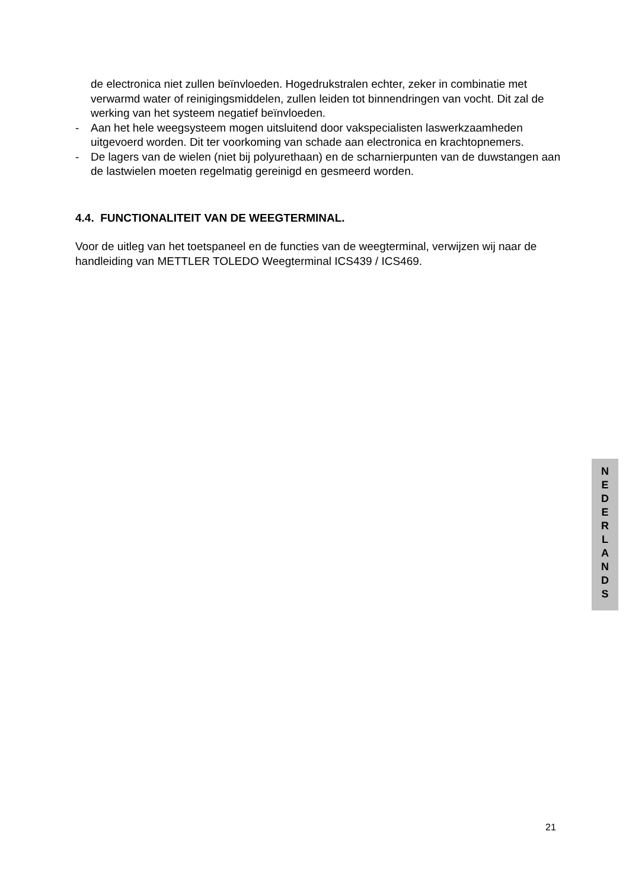de electronica niet zullen beïnvloeden. Hogedrukstralen echter, zeker in combinatie met verwarmd water of reinigingsmiddelen, zullen leiden tot binnendringen van vocht. Dit zal de werking van het systeem negatief beïnvloeden.
- Aan het hele weegsysteem mogen uitsluitend door vakspecialisten laswerkzaamheden uitgevoerd worden. Dit ter voorkoming van schade aan electronica en krachtopnemers.
- De lagers van de wielen (niet bij polyurethaan) en de scharnierpunten van de duwstangen aan de lastwielen moeten regelmatig gereinigd en gesmeerd worden.
4.4. FUNCTIONALITEIT VAN DE WEEGTERMINAL.
Voor de uitleg van het toetspaneel en de functies van de weegterminal, verwijzen wij naar de handleiding van METTLER TOLEDO Weegterminal ICS439 / ICS469.
N
E
D
E
R
L
A
N
D
S
21